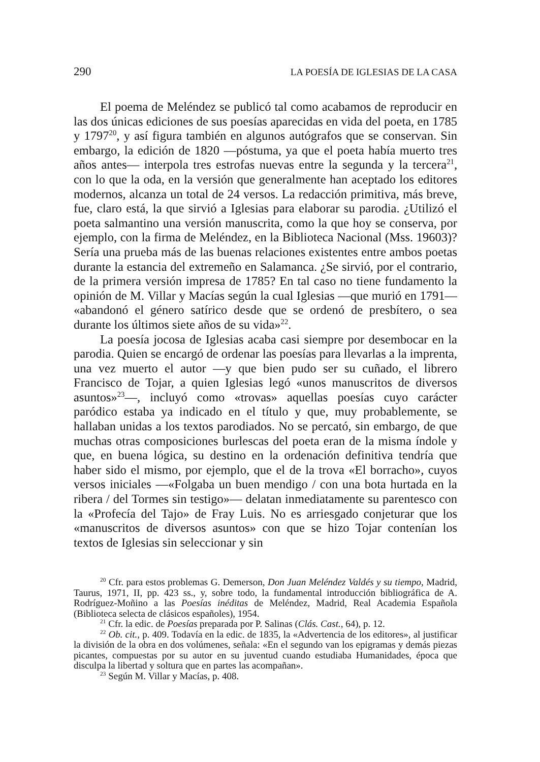290 LA POESÍA DE IGLESIAS DE LA CASA
El poema de Meléndez se publicó tal como acabamos de reproducir en las dos únicas ediciones de sus poesías aparecidas en vida del poeta, en 1785 y 1797<sup>20</sup>, y así figura también en algunos autógrafos que se conservan. Sin embargo, la edición de 1820 —póstuma, ya que el poeta había muerto tres años antes— interpola tres estrofas nuevas entre la segunda y la tercera<sup>21</sup>, con lo que la oda, en la versión que generalmente han aceptado los editores modernos, alcanza un total de 24 versos. La redacción primitiva, más breve, fue, claro está, la que sirvió a Iglesias para elaborar su parodia. ¿Utilizó el poeta salmantino una versión manuscrita, como la que hoy se conserva, por ejemplo, con la firma de Meléndez, en la Biblioteca Nacional (Mss. 19603)? Sería una prueba más de las buenas relaciones existentes entre ambos poetas durante la estancia del extremeño en Salamanca. ¿Se sirvió, por el contrario, de la primera versión impresa de 1785? En tal caso no tiene fundamento la opinión de M. Villar y Macías según la cual Iglesias —que murió en 1791— «abandonó el género satírico desde que se ordenó de presbítero, o sea durante los últimos siete años de su vida»<sup>22</sup>.
La poesía jocosa de Iglesias acaba casi siempre por desembocar en la parodia. Quien se encargó de ordenar las poesías para llevarlas a la imprenta, una vez muerto el autor —y que bien pudo ser su cuñado, el librero Francisco de Tojar, a quien Iglesias legó «unos manuscritos de diversos asuntos»<sup>23</sup>—, incluyó como «trovas» aquellas poesías cuyo carácter paródico estaba ya indicado en el título y que, muy probablemente, se hallaban unidas a los textos parodiados. No se percató, sin embargo, de que muchas otras composiciones burlescas del poeta eran de la misma índole y que, en buena lógica, su destino en la ordenación definitiva tendría que haber sido el mismo, por ejemplo, que el de la trova «El borracho», cuyos versos iniciales —«Folgaba un buen mendigo / con una bota hurtada en la ribera / del Tormes sin testigo»— delatan inmediatamente su parentesco con la «Profecía del Tajo» de Fray Luis. No es arriesgado conjeturar que los «manuscritos de diversos asuntos» con que se hizo Tojar contenían los textos de Iglesias sin seleccionar y sin
<sup>20</sup> Cfr. para estos problemas G. Demerson, Don Juan Meléndez Valdés y su tiempo, Madrid, Taurus, 1971, II, pp. 423 ss., y, sobre todo, la fundamental introducción bibliográfica de A. Rodríguez-Moñino a las Poesías inéditas de Meléndez, Madrid, Real Academia Española (Biblioteca selecta de clásicos españoles), 1954.
<sup>21</sup> Cfr. la edic. de Poesías preparada por P. Salinas (Clás. Cast., 64), p. 12.
<sup>22</sup> Ob. cit., p. 409. Todavía en la edic. de 1835, la «Advertencia de los editores», al justificar la división de la obra en dos volúmenes, señala: «En el segundo van los epigramas y demás piezas picantes, compuestas por su autor en su juventud cuando estudiaba Humanidades, época que disculpa la libertad y soltura que en partes las acompañan».
<sup>23</sup> Según M. Villar y Macías, p. 408.